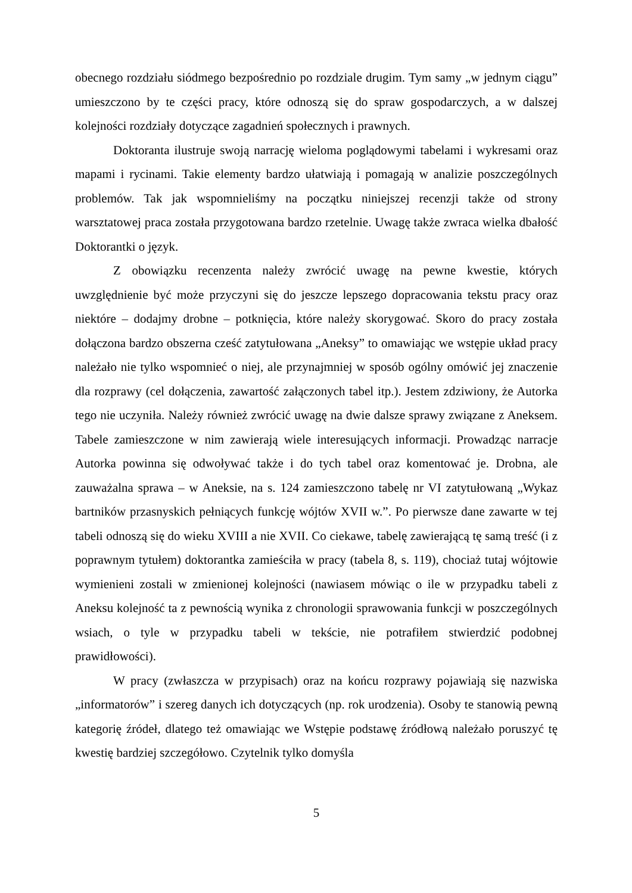obecnego rozdziału siódmego bezpośrednio po rozdziale drugim. Tym samy „w jednym ciągu” umieszczono by te części pracy, które odnoszą się do spraw gospodarczych, a w dalszej kolejności rozdziały dotyczące zagadnień społecznych i prawnych.
Doktoranta ilustruje swoją narrację wieloma poglądowymi tabelami i wykresami oraz mapami i rycinami. Takie elementy bardzo ułatwiają i pomagają w analizie poszczególnych problemów. Tak jak wspomnieliśmy na początku niniejszej recenzji także od strony warsztatowej praca została przygotowana bardzo rzetelnie. Uwagę także zwraca wielka dbałość Doktorantki o język.
Z obowiązku recenzenta należy zwrócić uwagę na pewne kwestie, których uwzględnienie być może przyczyni się do jeszcze lepszego dopracowania tekstu pracy oraz niektóre – dodajmy drobne – potknięcia, które należy skorygować. Skoro do pracy została dołączona bardzo obszerna cześć zatytułowana „Aneksy” to omawiając we wstępie układ pracy należało nie tylko wspomnieć o niej, ale przynajmniej w sposób ogólny omówić jej znaczenie dla rozprawy (cel dołączenia, zawartość załączonych tabel itp.). Jestem zdziwiony, że Autorka tego nie uczyniła. Należy również zwrócić uwagę na dwie dalsze sprawy związane z Aneksem. Tabele zamieszczone w nim zawierają wiele interesujących informacji. Prowadząc narracje Autorka powinna się odwoływać także i do tych tabel oraz komentować je. Drobna, ale zauważalna sprawa – w Aneksie, na s. 124 zamieszczono tabelę nr VI zatytułowaną „Wykaz bartników przasnyskich pełniących funkcję wójtów XVII w.”. Po pierwsze dane zawarte w tej tabeli odnoszą się do wieku XVIII a nie XVII. Co ciekawe, tabelę zawierającą tę samą treść (i z poprawnym tytułem) doktorantka zamieściła w pracy (tabela 8, s. 119), chociaż tutaj wójtowie wymienieni zostali w zmienionej kolejności (nawiasem mówiąc o ile w przypadku tabeli z Aneksu kolejność ta z pewnością wynika z chronologii sprawowania funkcji w poszczególnych wsiach, o tyle w przypadku tabeli w tekście, nie potrafiłem stwierdzić podobnej prawidłowości).
W pracy (zwłaszcza w przypisach) oraz na końcu rozprawy pojawiają się nazwiska „informatorów” i szereg danych ich dotyczących (np. rok urodzenia). Osoby te stanowią pewną kategorię źródeł, dlatego też omawiając we Wstępie podstawę źródłową należało poruszyć tę kwestię bardziej szczegółowo. Czytelnik tylko domyśla
5